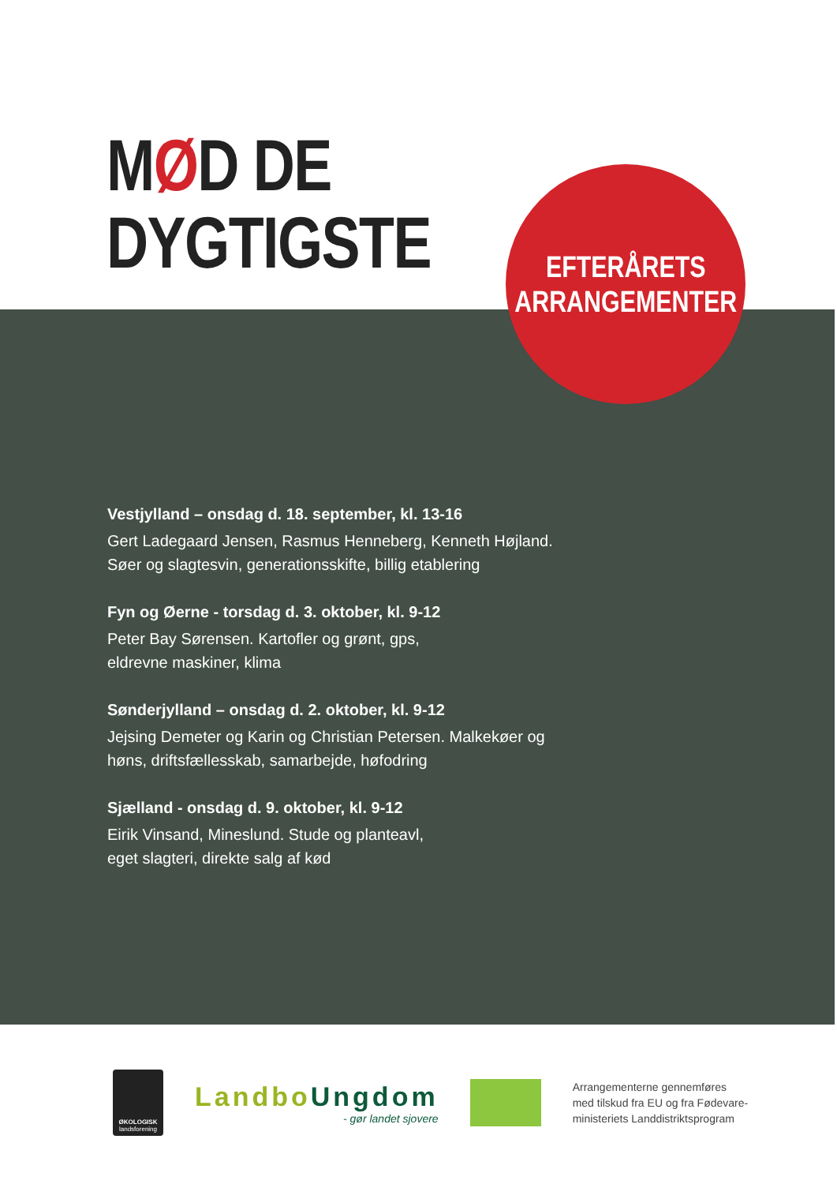MØD DE
DYGTIGSTE
EFTERÅRETS
ARRANGEMENTER
Vestjylland – onsdag d. 18. september, kl. 13-16
Gert Ladegaard Jensen, Rasmus Henneberg, Kenneth Højland.
Søer og slagtesvin, generationsskifte, billig etablering
Fyn og Øerne - torsdag d. 3. oktober, kl. 9-12
Peter Bay Sørensen. Kartofler og grønt, gps,
eldrevne maskiner, klima
Sønderjylland – onsdag d. 2. oktober, kl. 9-12
Jejsing Demeter og Karin og Christian Petersen. Malkekøer og
høns, driftsfællesskab, samarbejde, høfodring
Sjælland - onsdag d. 9. oktober, kl. 9-12
Eirik Vinsand, Mineslund. Stude og planteavl,
eget slagteri, direkte salg af kød
ØKOLOGISK
landsforening
LandboUngdom
- gør landet sjovere
Arrangementerne gennemføres
med tilskud fra EU og fra Fødevare-
ministeriets Landdistriktsprogram